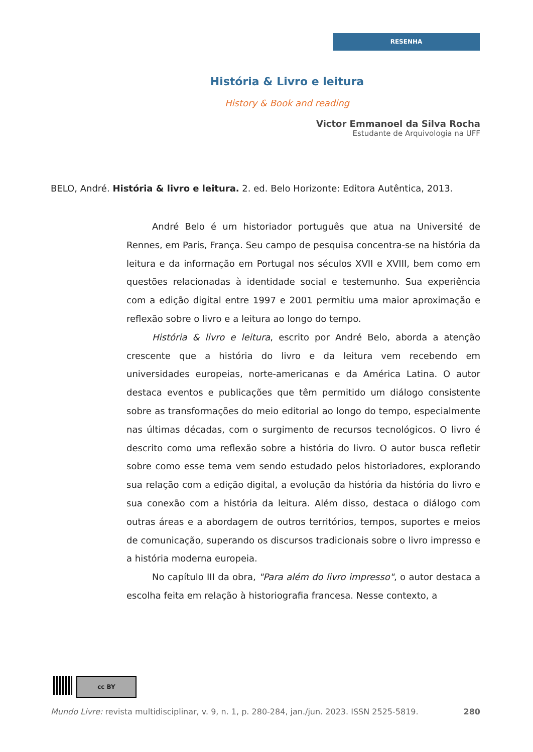RESENHA
História & Livro e leitura
History & Book and reading
Victor Emmanoel da Silva Rocha
Estudante de Arquivologia na UFF
BELO, André. História & livro e leitura. 2. ed. Belo Horizonte: Editora Autêntica, 2013.
André Belo é um historiador português que atua na Université de Rennes, em Paris, França. Seu campo de pesquisa concentra-se na história da leitura e da informação em Portugal nos séculos XVII e XVIII, bem como em questões relacionadas à identidade social e testemunho. Sua experiência com a edição digital entre 1997 e 2001 permitiu uma maior aproximação e reflexão sobre o livro e a leitura ao longo do tempo.
História & livro e leitura, escrito por André Belo, aborda a atenção crescente que a história do livro e da leitura vem recebendo em universidades europeias, norte-americanas e da América Latina. O autor destaca eventos e publicações que têm permitido um diálogo consistente sobre as transformações do meio editorial ao longo do tempo, especialmente nas últimas décadas, com o surgimento de recursos tecnológicos. O livro é descrito como uma reflexão sobre a história do livro. O autor busca refletir sobre como esse tema vem sendo estudado pelos historiadores, explorando sua relação com a edição digital, a evolução da história da história do livro e sua conexão com a história da leitura. Além disso, destaca o diálogo com outras áreas e a abordagem de outros territórios, tempos, suportes e meios de comunicação, superando os discursos tradicionais sobre o livro impresso e a história moderna europeia.
No capítulo III da obra, "Para além do livro impresso", o autor destaca a escolha feita em relação à historiografia francesa. Nesse contexto, a
cc BY
Mundo Livre: revista multidisciplinar, v. 9, n. 1, p. 280-284, jan./jun. 2023. ISSN 2525-5819. 280